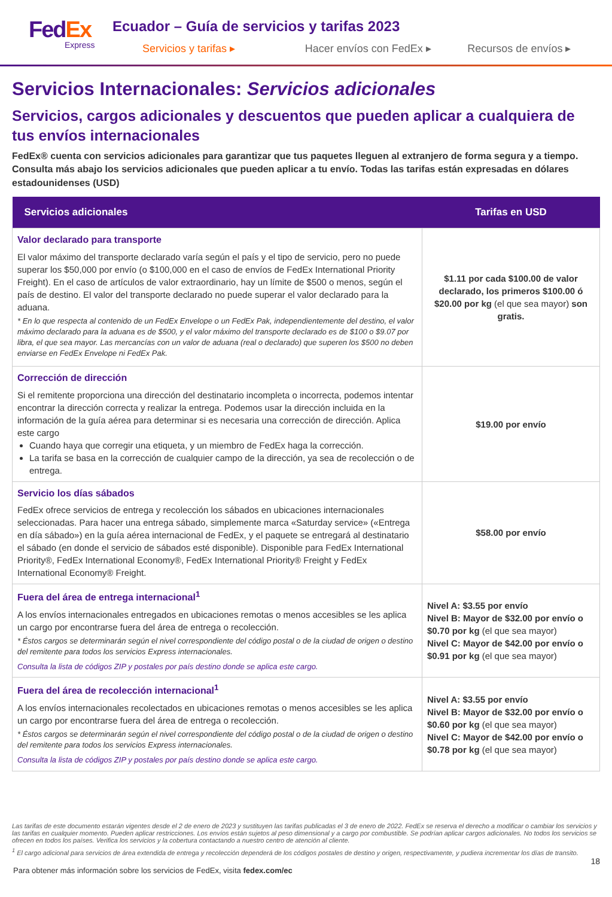FedEx
Express
Ecuador – Guía de servicios y tarifas 2023
Servicios y tarifas ▸ Hacer envíos con FedEx ▸ Recursos de envíos ▸
Servicios Internacionales: Servicios adicionales
Servicios, cargos adicionales y descuentos que pueden aplicar a cualquiera de tus envíos internacionales
FedEx® cuenta con servicios adicionales para garantizar que tus paquetes lleguen al extranjero de forma segura y a tiempo. Consulta más abajo los servicios adicionales que pueden aplicar a tu envío. Todas las tarifas están expresadas en dólares estadounidenses (USD)
| Servicios adicionales | Tarifas en USD |
| --- | --- |
| Valor declarado para transporte El valor máximo del transporte declarado varía según el país y el tipo de servicio, pero no puede superar los $50,000 por envío (o $100,000 en el caso de envíos de FedEx International Priority Freight). En el caso de artículos de valor extraordinario, hay un límite de $500 o menos, según el país de destino. El valor del transporte declarado no puede superar el valor declarado para la aduana. * En lo que respecta al contenido de un FedEx Envelope o un FedEx Pak, independientemente del destino, el valor máximo declarado para la aduana es de $500, y el valor máximo del transporte declarado es de $100 o $9.07 por libra, el que sea mayor. Las mercancías con un valor de aduana (real o declarado) que superen los $500 no deben enviarse en FedEx Envelope ni FedEx Pak. | $1.11 por cada $100.00 de valor declarado, los primeros $100.00 ó $20.00 por kg (el que sea mayor) son gratis. |
| Corrección de dirección Si el remitente proporciona una dirección del destinatario incompleta o incorrecta, podemos intentar encontrar la dirección correcta y realizar la entrega. Podemos usar la dirección incluida en la información de la guía aérea para determinar si es necesaria una corrección de dirección. Aplica este cargo Cuando haya que corregir una etiqueta, y un miembro de FedEx haga la corrección. La tarifa se basa en la corrección de cualquier campo de la dirección, ya sea de recolección o de entrega. | $19.00 por envío |
| Servicio los días sábados FedEx ofrece servicios de entrega y recolección los sábados en ubicaciones internacionales seleccionadas. Para hacer una entrega sábado, simplemente marca «Saturday service» («Entrega en día sábado») en la guía aérea internacional de FedEx, y el paquete se entregará al destinatario el sábado (en donde el servicio de sábados esté disponible). Disponible para FedEx International Priority®, FedEx International Economy®, FedEx International Priority® Freight y FedEx International Economy® Freight. | $58.00 por envío |
| Fuera del área de entrega internacional<sup>1</sup> A los envíos internacionales entregados en ubicaciones remotas o menos accesibles se les aplica un cargo por encontrarse fuera del área de entrega o recolección. * Éstos cargos se determinarán según el nivel correspondiente del código postal o de la ciudad de origen o destino del remitente para todos los servicios Express internacionales. Consulta la lista de códigos ZIP y postales por país destino donde se aplica este cargo. | Nivel A: $3.55 por envío Nivel B: Mayor de $32.00 por envío o $0.70 por kg (el que sea mayor) Nivel C: Mayor de $42.00 por envío o $0.91 por kg (el que sea mayor) |
| Fuera del área de recolección internacional<sup>1</sup> A los envíos internacionales recolectados en ubicaciones remotas o menos accesibles se les aplica un cargo por encontrarse fuera del área de entrega o recolección. * Éstos cargos se determinarán según el nivel correspondiente del código postal o de la ciudad de origen o destino del remitente para todos los servicios Express internacionales. Consulta la lista de códigos ZIP y postales por país destino donde se aplica este cargo. | Nivel A: $3.55 por envío Nivel B: Mayor de $32.00 por envío o $0.60 por kg (el que sea mayor) Nivel C: Mayor de $42.00 por envío o $0.78 por kg (el que sea mayor) |
Las tarifas de este documento estarán vigentes desde el 2 de enero de 2023 y sustituyen las tarifas publicadas el 3 de enero de 2022. FedEx se reserva el derecho a modificar o cambiar los servicios y las tarifas en cualquier momento. Pueden aplicar restricciones. Los envíos están sujetos al peso dimensional y a cargo por combustible. Se podrían aplicar cargos adicionales. No todos los servicios se ofrecen en todos los países. Verifica los servicios y la cobertura contactando a nuestro centro de atención al cliente.
<sup>1</sup> El cargo adicional para servicios de área extendida de entrega y recolección dependerá de los códigos postales de destino y origen, respectivamente, y pudiera incrementar los días de transito.
18
Para obtener más información sobre los servicios de FedEx, visita fedex.com/ec